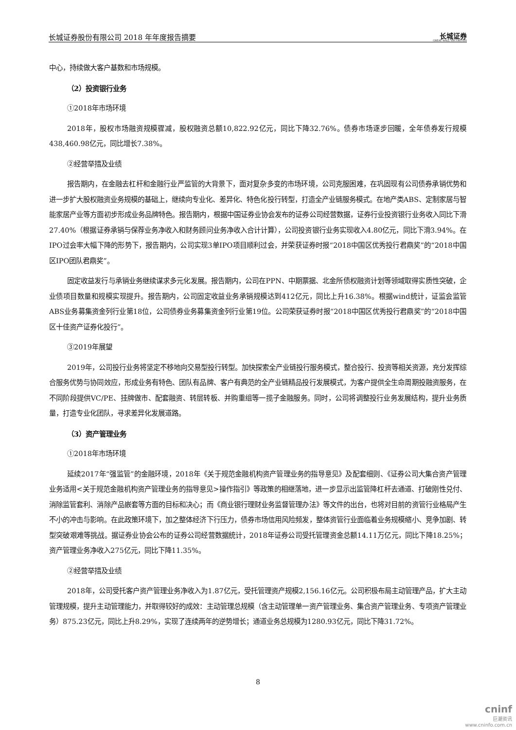长城证券股份有限公司 2018 年年度报告摘要 长城证券
GREAT WALL SECURITIES
中心，持续做大客户基数和市场规模。
（2）投资银行业务
①2018年市场环境
2018年，股权市场融资规模骤减，股权融资总额10,822.92亿元，同比下降32.76%。债券市场逐步回暖，全年债券发行规模438,460.98亿元，同比增长7.38%。
②经营举措及业绩
报告期内，在金融去杠杆和金融行业严监管的大背景下，面对复杂多变的市场环境，公司克服困难，在巩固现有公司债券承销优势和进一步扩大股权融资业务规模的基础上，继续向专业化、差异化、特色化投行转型，打造全产业链服务模式。在地产类ABS、定制家居与智能家居产业等方面初步形成业务品牌特色。报告期内，根据中国证券业协会发布的证券公司经营数据，证券行业投资银行业务收入同比下滑27.40%（根据证券承销与保荐业务净收入和财务顾问业务净收入合计计算），公司投资银行业务实现收入4.80亿元，同比下滑3.94%。在IPO过会率大幅下降的形势下，报告期内，公司实现3单IPO项目顺利过会，并荣获证券时报“2018中国区优秀投行君鼎奖”的“2018中国区IPO团队君鼎奖”。
固定收益发行与承销业务继续谋求多元化发展。报告期内，公司在PPN、中期票据、北金所债权融资计划等领域取得实质性突破，企业债项目数量和规模实现提升。报告期内，公司固定收益业务承销规模达到412亿元，同比上升16.38%。根据wind统计，证监会监管ABS业务募集资金列行业第18位，公司债券业务募集资金列行业第19位。公司荣获证券时报“2018中国区优秀投行君鼎奖”的“2018中国区十佳资产证券化投行”。
③2019年展望
2019年，公司投行业务将坚定不移地向交易型投行转型。加快探索全产业链投行服务模式，整合投行、投资等相关资源，充分发挥综合服务优势与协同效应，形成业务有特色、团队有品牌、客户有典范的全产业链精品投行发展模式，为客户提供全生命周期投融资服务，在不同阶段提供VC/PE、挂牌做市、配套融资、转层转板、并购重组等一揽子金融服务。同时，公司将调整投行业务发展结构，提升业务质量，打造专业化团队，寻求差异化发展道路。
（3）资产管理业务
①2018年市场环境
延续2017年“强监管”的金融环境，2018年《关于规范金融机构资产管理业务的指导意见》及配套细则、《证券公司大集合资产管理业务适用<关于规范金融机构资产管理业务的指导意见>操作指引》等政策的相继落地，进一步显示出监管降杠杆去通道、打破刚性兑付、消除监管套利、消除产品嵌套等方面的目标和决心；而《商业银行理财业务监督管理办法》等文件的出台，也将对目前的资管行业格局产生不小的冲击与影响。在此政策环境下，加之整体经济下行压力，债券市场信用风险频发，整体资管行业面临着业务规模缩小、竞争加剧、转型突破艰难等挑战。据证券业协会公布的证券公司经营数据统计，2018年证券公司受托管理资金总额14.11万亿元，同比下降18.25%；资产管理业务净收入275亿元，同比下降11.35%。
②经营举措及业绩
2018年，公司受托客户资产管理业务净收入为1.87亿元，受托管理资产规模2,156.16亿元。公司积极布局主动管理产品，扩大主动管理规模，提升主动管理能力，并取得较好的成效：主动管理总规模（含主动管理单一资产管理业务、集合资产管理业务、专项资产管理业务）875.23亿元，同比上升8.29%，实现了连续两年的逆势增长；通道业务总规模为1280.93亿元，同比下降31.72%。
8
cninf
巨潮资讯
www.cninfo.com.cn